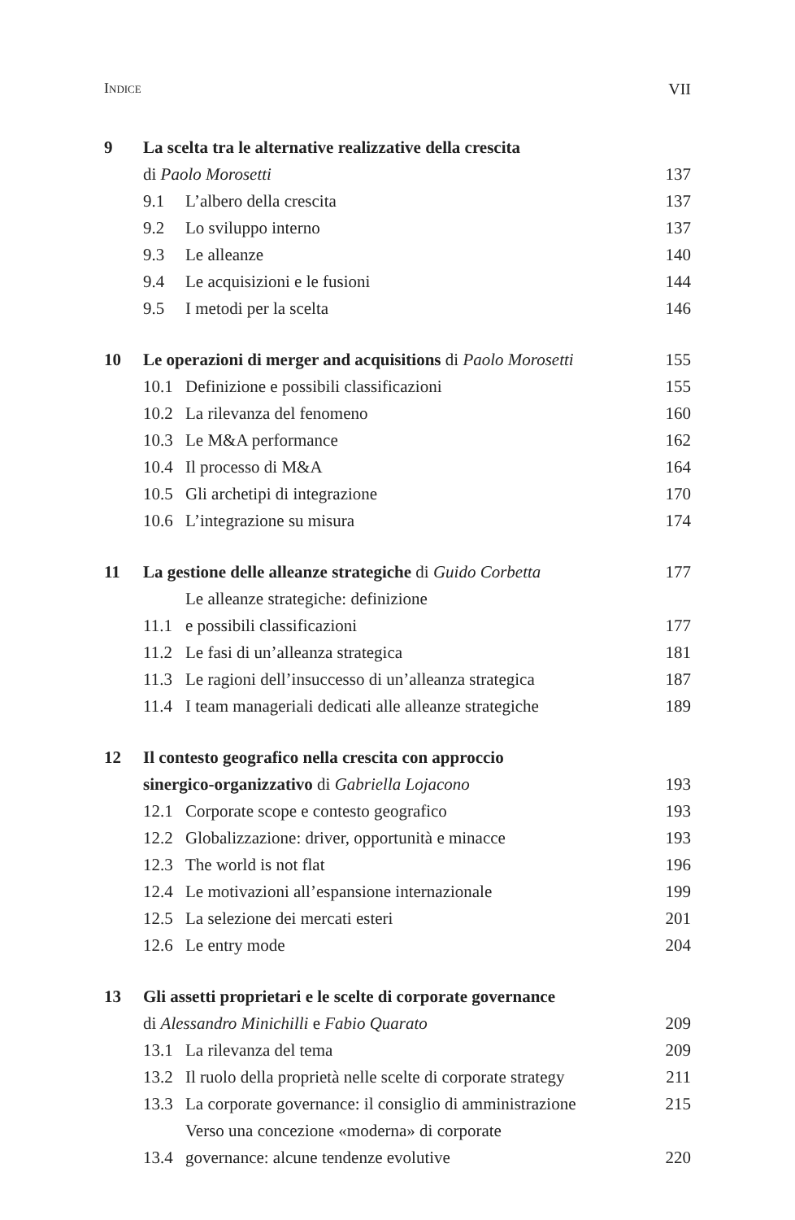INDICE VII
| 9 | La scelta tra le alternative realizzative della crescita | | |
| | di Paolo Morosetti | | 137 |
| | 9.1 | L’albero della crescita | 137 |
| | 9.2 | Lo sviluppo interno | 137 |
| | 9.3 | Le alleanze | 140 |
| | 9.4 | Le acquisizioni e le fusioni | 144 |
| | 9.5 | I metodi per la scelta | 146 |
| 10 | Le operazioni di merger and acquisitions di Paolo Morosetti | | 155 |
| | 10.1 | Definizione e possibili classificazioni | 155 |
| | 10.2 | La rilevanza del fenomeno | 160 |
| | 10.3 | Le M&A performance | 162 |
| | 10.4 | Il processo di M&A | 164 |
| | 10.5 | Gli archetipi di integrazione | 170 |
| | 10.6 | L’integrazione su misura | 174 |
| 11 | La gestione delle alleanze strategiche di Guido Corbetta | | 177 |
| | 11.1 | Le alleanze strategiche: definizione e possibili classificazioni | 177 |
| | 11.2 | Le fasi di un’alleanza strategica | 181 |
| | 11.3 | Le ragioni dell’insuccesso di un’alleanza strategica | 187 |
| | 11.4 | I team manageriali dedicati alle alleanze strategiche | 189 |
| 12 | Il contesto geografico nella crescita con approccio | | |
| | sinergico-organizzativo di Gabriella Lojacono | | 193 |
| | 12.1 | Corporate scope e contesto geografico | 193 |
| | 12.2 | Globalizzazione: driver, opportunità e minacce | 193 |
| | 12.3 | The world is not flat | 196 |
| | 12.4 | Le motivazioni all’espansione internazionale | 199 |
| | 12.5 | La selezione dei mercati esteri | 201 |
| | 12.6 | Le entry mode | 204 |
| 13 | Gli assetti proprietari e le scelte di corporate governance | | |
| | di Alessandro Minichilli e Fabio Quarato | | 209 |
| | 13.1 | La rilevanza del tema | 209 |
| | 13.2 | Il ruolo della proprietà nelle scelte di corporate strategy | 211 |
| | 13.3 | La corporate governance: il consiglio di amministrazione | 215 |
| | 13.4 | Verso una concezione «moderna» di corporate governance: alcune tendenze evolutive | 220 |